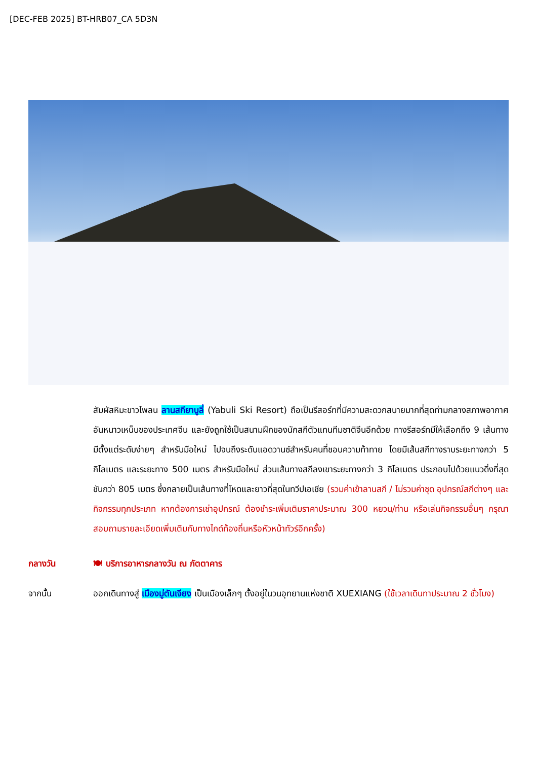[DEC-FEB 2025] BT-HRB07_CA 5D3N
สัมผัสหิมะขาวโพลน ลานสกียาบูลี่ (Yabuli Ski Resort) ถือเป็นรีสอร์ทที่มีความสะดวกสบายมากที่สุดท่ามกลางสภาพอากาศอันหนาวเหน็บของประเทศจีน และยังถูกใช้เป็นสนามฝึกของนักสกีตัวแทนทีมชาติจีนอีกด้วย ทางรีสอร์ทมีให้เลือกถึง 9 เส้นทาง มีตั้งแต่ระดับง่ายๆ สำหรับมือใหม่ ไปจนถึงระดับแอดวานซ์สำหรับคนที่ชอบความท้าทาย โดยมีเส้นสกีทางราบระยะทางกว่า 5 กิโลเมตร และระยะทาง 500 เมตร สำหรับมือใหม่ ส่วนเส้นทางสกีลงเขาระยะทางกว่า 3 กิโลเมตร ประกอบไปด้วยแนวดิ่งที่สุดชันกว่า 805 เมตร ซึ่งกลายเป็นเส้นทางที่โหดและยาวที่สุดในทวีปเอเชีย (รวมค่าเข้าลานสกี / ไม่รวมค่าชุด อุปกรณ์สกีต่างๆ และกิจกรรมทุกประเภท หากต้องการเช่าอุปกรณ์ ต้องชำระเพิ่มเติมราคาประมาณ 300 หยวน/ท่าน หรือเล่นกิจกรรมอื่นๆ กรุณาสอบถามรายละเอียดเพิ่มเติมกับทางไกด์ท้องถิ่นหรือหัวหน้าทัวร์อีกครั้ง)
กลางวัน 🍽 บริการอาหารกลางวัน ณ ภัตตาคาร
จากนั้น ออกเดินทางสู่ เมืองมู่ตันเจียง เป็นเมืองเล็กๆ ตั้งอยู่ในวนอุทยานแห่งชาติ XUEXIANG (ใช้เวลาเดินทาประมาณ 2 ชั่วโมง)